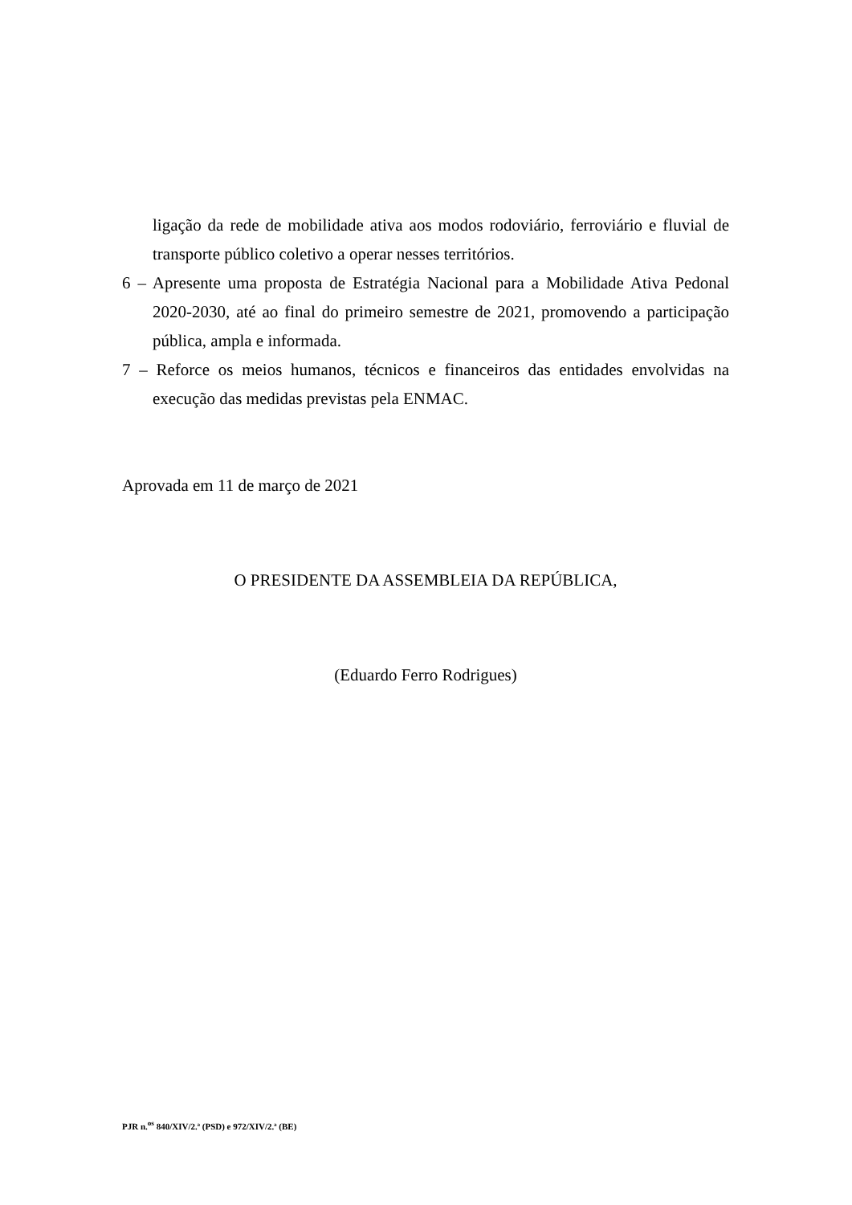ligação da rede de mobilidade ativa aos modos rodoviário, ferroviário e fluvial de transporte público coletivo a operar nesses territórios.
6 – Apresente uma proposta de Estratégia Nacional para a Mobilidade Ativa Pedonal 2020-2030, até ao final do primeiro semestre de 2021, promovendo a participação pública, ampla e informada.
7 – Reforce os meios humanos, técnicos e financeiros das entidades envolvidas na execução das medidas previstas pela ENMAC.
Aprovada em 11 de março de 2021
O PRESIDENTE DA ASSEMBLEIA DA REPÚBLICA,
(Eduardo Ferro Rodrigues)
PJR n.<sup>os</sup> 840/XIV/2.ª (PSD) e 972/XIV/2.ª (BE)